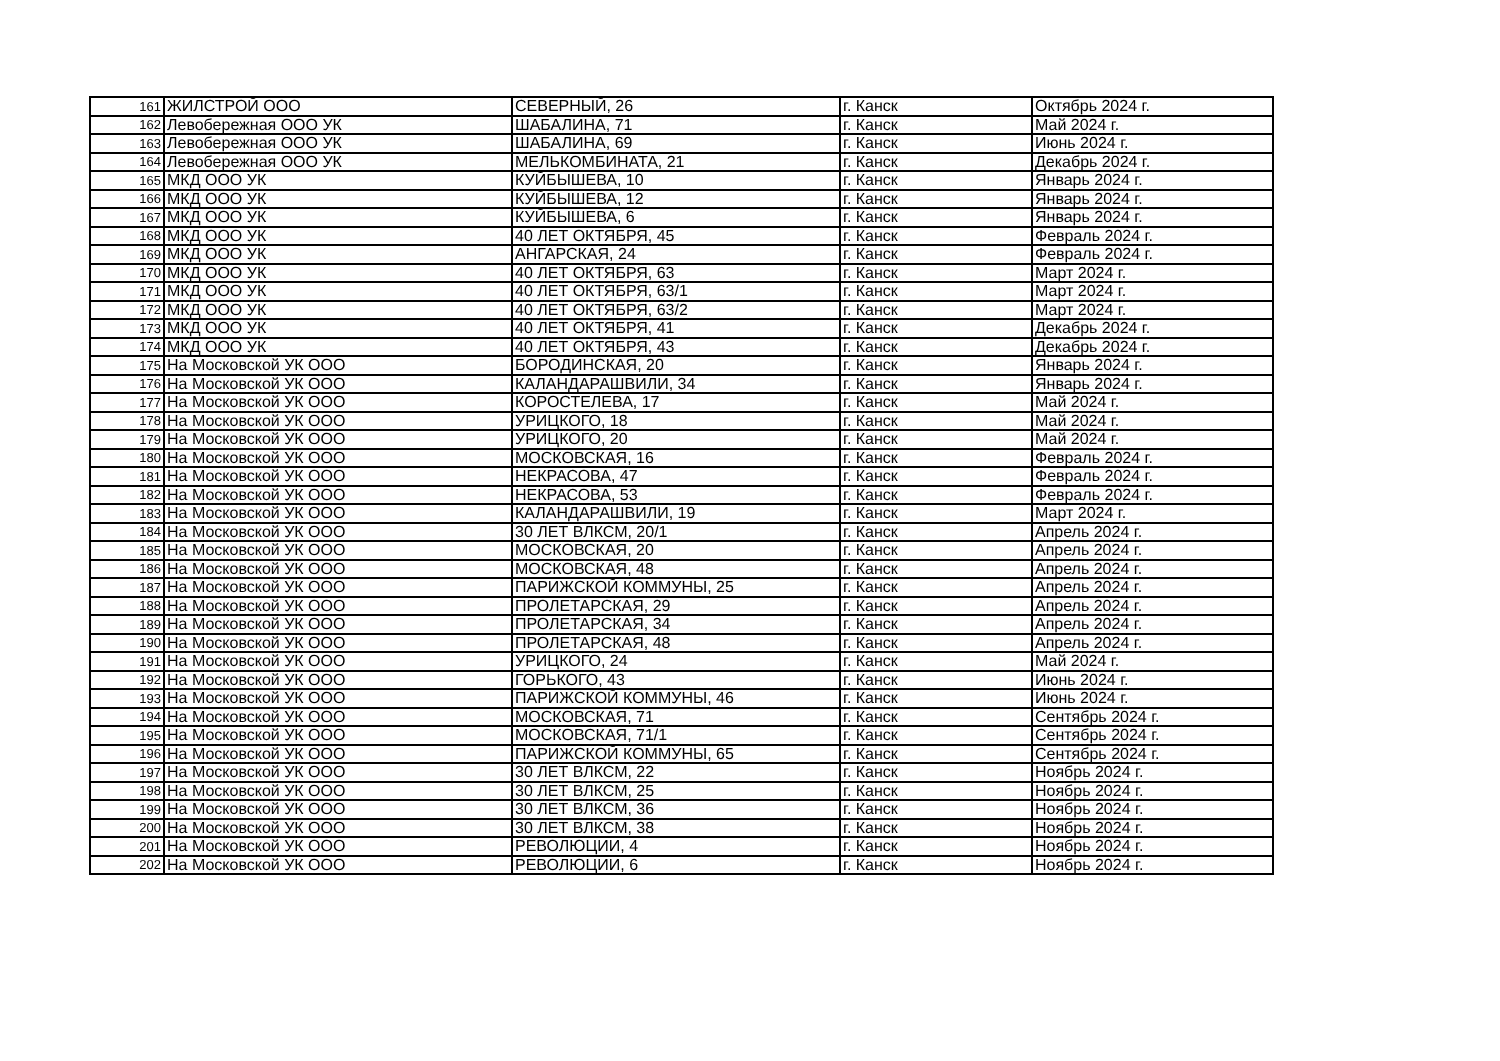| 161 | ЖИЛСТРОЙ ООО | СЕВЕРНЫЙ, 26 | г. Канск | Октябрь 2024 г. |
| 162 | Левобережная ООО УК | ШАБАЛИНА, 71 | г. Канск | Май 2024 г. |
| 163 | Левобережная ООО УК | ШАБАЛИНА, 69 | г. Канск | Июнь 2024 г. |
| 164 | Левобережная ООО УК | МЕЛЬКОМБИНАТА, 21 | г. Канск | Декабрь 2024 г. |
| 165 | МКД ООО УК | КУЙБЫШЕВА, 10 | г. Канск | Январь 2024 г. |
| 166 | МКД ООО УК | КУЙБЫШЕВА, 12 | г. Канск | Январь 2024 г. |
| 167 | МКД ООО УК | КУЙБЫШЕВА, 6 | г. Канск | Январь 2024 г. |
| 168 | МКД ООО УК | 40 ЛЕТ ОКТЯБРЯ, 45 | г. Канск | Февраль 2024 г. |
| 169 | МКД ООО УК | АНГАРСКАЯ, 24 | г. Канск | Февраль 2024 г. |
| 170 | МКД ООО УК | 40 ЛЕТ ОКТЯБРЯ, 63 | г. Канск | Март 2024 г. |
| 171 | МКД ООО УК | 40 ЛЕТ ОКТЯБРЯ, 63/1 | г. Канск | Март 2024 г. |
| 172 | МКД ООО УК | 40 ЛЕТ ОКТЯБРЯ, 63/2 | г. Канск | Март 2024 г. |
| 173 | МКД ООО УК | 40 ЛЕТ ОКТЯБРЯ, 41 | г. Канск | Декабрь 2024 г. |
| 174 | МКД ООО УК | 40 ЛЕТ ОКТЯБРЯ, 43 | г. Канск | Декабрь 2024 г. |
| 175 | На Московской УК ООО | БОРОДИНСКАЯ, 20 | г. Канск | Январь 2024 г. |
| 176 | На Московской УК ООО | КАЛАНДАРАШВИЛИ, 34 | г. Канск | Январь 2024 г. |
| 177 | На Московской УК ООО | КОРОСТЕЛЕВА, 17 | г. Канск | Май 2024 г. |
| 178 | На Московской УК ООО | УРИЦКОГО, 18 | г. Канск | Май 2024 г. |
| 179 | На Московской УК ООО | УРИЦКОГО, 20 | г. Канск | Май 2024 г. |
| 180 | На Московской УК ООО | МОСКОВСКАЯ, 16 | г. Канск | Февраль 2024 г. |
| 181 | На Московской УК ООО | НЕКРАСОВА, 47 | г. Канск | Февраль 2024 г. |
| 182 | На Московской УК ООО | НЕКРАСОВА, 53 | г. Канск | Февраль 2024 г. |
| 183 | На Московской УК ООО | КАЛАНДАРАШВИЛИ, 19 | г. Канск | Март 2024 г. |
| 184 | На Московской УК ООО | 30 ЛЕТ ВЛКСМ, 20/1 | г. Канск | Апрель 2024 г. |
| 185 | На Московской УК ООО | МОСКОВСКАЯ, 20 | г. Канск | Апрель 2024 г. |
| 186 | На Московской УК ООО | МОСКОВСКАЯ, 48 | г. Канск | Апрель 2024 г. |
| 187 | На Московской УК ООО | ПАРИЖСКОЙ КОММУНЫ, 25 | г. Канск | Апрель 2024 г. |
| 188 | На Московской УК ООО | ПРОЛЕТАРСКАЯ, 29 | г. Канск | Апрель 2024 г. |
| 189 | На Московской УК ООО | ПРОЛЕТАРСКАЯ, 34 | г. Канск | Апрель 2024 г. |
| 190 | На Московской УК ООО | ПРОЛЕТАРСКАЯ, 48 | г. Канск | Апрель 2024 г. |
| 191 | На Московской УК ООО | УРИЦКОГО, 24 | г. Канск | Май 2024 г. |
| 192 | На Московской УК ООО | ГОРЬКОГО, 43 | г. Канск | Июнь 2024 г. |
| 193 | На Московской УК ООО | ПАРИЖСКОЙ КОММУНЫ, 46 | г. Канск | Июнь 2024 г. |
| 194 | На Московской УК ООО | МОСКОВСКАЯ, 71 | г. Канск | Сентябрь 2024 г. |
| 195 | На Московской УК ООО | МОСКОВСКАЯ, 71/1 | г. Канск | Сентябрь 2024 г. |
| 196 | На Московской УК ООО | ПАРИЖСКОЙ КОММУНЫ, 65 | г. Канск | Сентябрь 2024 г. |
| 197 | На Московской УК ООО | 30 ЛЕТ ВЛКСМ, 22 | г. Канск | Ноябрь 2024 г. |
| 198 | На Московской УК ООО | 30 ЛЕТ ВЛКСМ, 25 | г. Канск | Ноябрь 2024 г. |
| 199 | На Московской УК ООО | 30 ЛЕТ ВЛКСМ, 36 | г. Канск | Ноябрь 2024 г. |
| 200 | На Московской УК ООО | 30 ЛЕТ ВЛКСМ, 38 | г. Канск | Ноябрь 2024 г. |
| 201 | На Московской УК ООО | РЕВОЛЮЦИИ, 4 | г. Канск | Ноябрь 2024 г. |
| 202 | На Московской УК ООО | РЕВОЛЮЦИИ, 6 | г. Канск | Ноябрь 2024 г. |